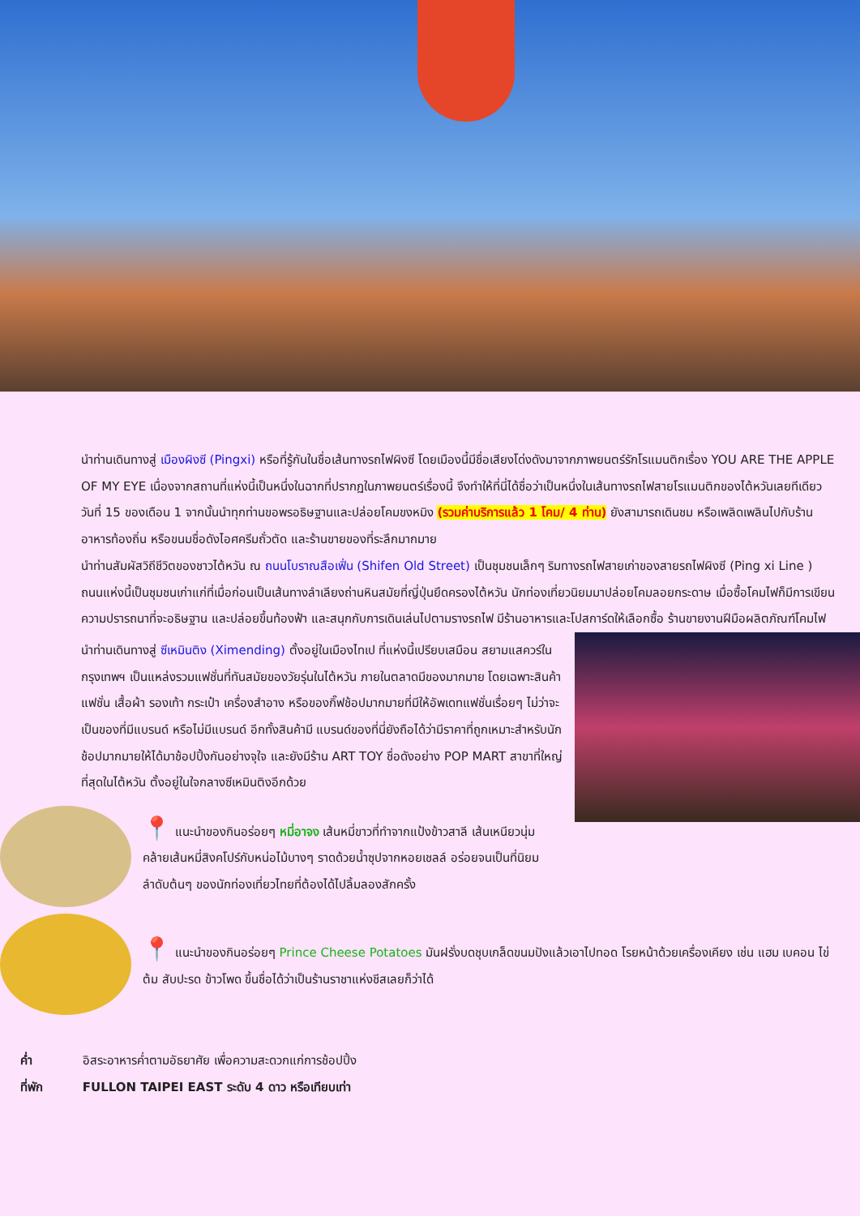นำท่านเดินทางสู่ เมืองผิงซี (Pingxi) หรือที่รู้กันในชื่อเส้นทางรถไฟผิงซี โดยเมืองนี้มีชื่อเสียงโด่งดังมาจากภาพยนตร์รักโรแมนติกเรื่อง YOU ARE THE APPLE OF MY EYE เนื่องจากสถานที่แห่งนี้เป็นหนึ่งในฉากที่ปรากฏในภาพยนตร์เรื่องนี้ จึงทำให้ที่นี่ได้ชื่อว่าเป็นหนึ่งในเส้นทางรถไฟสายโรแมนติกของไต้หวันเลยทีเดียว วันที่ 15 ของเดือน 1 จากนั้นนำทุกท่านขอพรอธิษฐานและปล่อยโคมขงหมิง (รวมค่าบริการแล้ว 1 โคม/ 4 ท่าน) ยังสามารถเดินชม หรือเพลิดเพลินไปกับร้านอาหารท้องถิ่น หรือขนมชื่อดังไอศครีมถั่วตัด และร้านขายของที่ระลึกมากมาย
นำท่านสัมผัสวิถีชีวิตของชาวไต้หวัน ณ ถนนโบราณสือเฟิ่น (Shifen Old Street) เป็นชุมชนเล็กๆ ริมทางรถไฟสายเก่าของสายรถไฟผิงซี (Ping xi Line ) ถนนแห่งนี้เป็นชุมชนเก่าแก่ที่เมื่อก่อนเป็นเส้นทางลำเลียงถ่านหินสมัยที่ญี่ปุ่นยึดครองไต้หวัน นักท่องเที่ยวนิยมมาปล่อยโคมลอยกระดาษ เมื่อซื้อโคมไฟก็มีการเขียนความปรารถนาที่จะอธิษฐาน และปล่อยขึ้นท้องฟ้า และสนุกกับการเดินเล่นไปตามรางรถไฟ มีร้านอาหารและ โปสการ์ดให้เลือกซื้อ ร้านขายงานฝีมือผลิตภัณฑ์โคมไฟ
นำท่านเดินทางสู่ ซีเหมินติง (Ximending) ตั้งอยู่ในเมืองไทเป ที่แห่งนี้เปรียบเสมือน สยามแสควร์ในกรุงเทพฯ เป็นแหล่งรวมแฟชั่นที่ทันสมัยของวัยรุ่นในไต้หวัน ภายในตลาดมีของมากมาย โดยเฉพาะสินค้าแฟชั่น เสื้อผ้า รองเท้า กระเป๋า เครื่องสำอาง หรือของกิ๊ฟช้อปมากมายที่มีให้อัพเดทแฟชั่นเรื่อยๆ ไม่ว่าจะเป็นของที่มีแบรนด์ หรือไม่มีแบรนด์ อีกทั้งสินค้ามี แบรนด์ของที่นี่ยังถือได้ว่ามีราคาที่ถูกเหมาะสำหรับนักช้อปมากมายให้ได้มาช้อปปิ้งกันอย่างจุใจ และยังมีร้าน ART TOY ชื่อดังอย่าง POP MART สาขาที่ใหญ่ที่สุดในไต้หวัน ตั้งอยู่ในใจกลางซีเหมินติงอีกด้วย
📍 แนะนำของกินอร่อยๆ หมี่อาจง เส้นหมี่ขาวที่ทำจากแป้งข้าวสาลี เส้นเหนียวนุ่มคล้ายเส้นหมี่สิงคโปร์กับหน่อไม้บางๆ ราดด้วยน้ำซุปจากหอยเชลล์ อร่อยจนเป็นที่นิยมลำดับต้นๆ ของนักท่องเที่ยวไทยที่ต้องได้ไปลิ้มลองสักครั้ง
📍 แนะนำของกินอร่อยๆ Prince Cheese Potatoes มันฝรั่งบดชุบเกล็ดขนมปังแล้วเอาไปทอด โรยหน้าด้วยเครื่องเคียง เช่น แฮม เบคอน ไข่ต้ม สับปะรด ข้าวโพด ขึ้นชื่อได้ว่าเป็นร้านราชาแห่งชีสเลยก็ว่าได้
ค่ำ อิสระอาหารค่ำตามอัธยาศัย เพื่อความสะดวกแก่การช้อปปิ้ง
ที่พัก FULLON TAIPEI EAST ระดับ 4 ดาว หรือเทียบเท่า